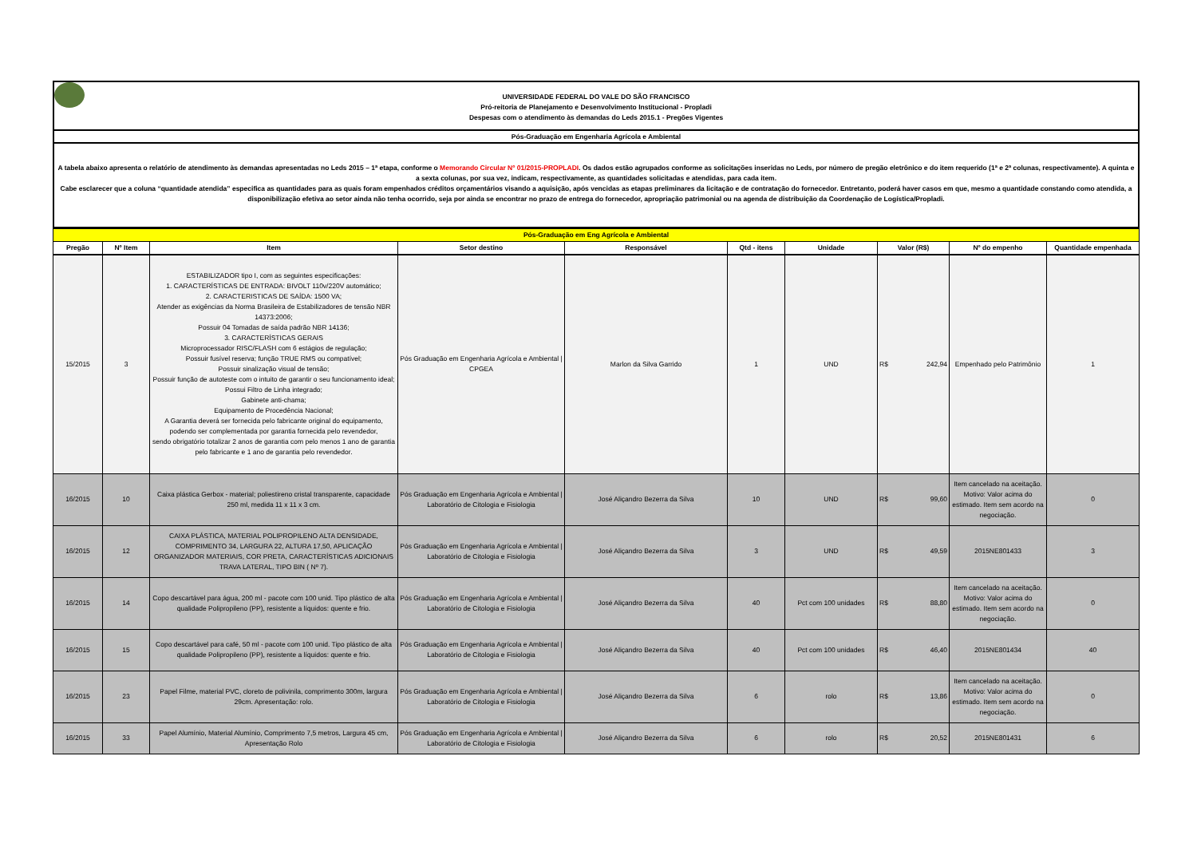UNIVERSIDADE FEDERAL DO VALE DO SÃO FRANCISCO
Pró-reitoria de Planejamento e Desenvolvimento Institucional - Propladi
Despesas com o atendimento às demandas do Leds 2015.1 - Pregões Vigentes
Pós-Graduação em Engenharia Agrícola e Ambiental
A tabela abaixo apresenta o relatório de atendimento às demandas apresentadas no Leds 2015 – 1ª etapa, conforme o Memorando Circular Nº 01/2015-PROPLADI. Os dados estão agrupados conforme as solicitações inseridas no Leds, por número de pregão eletrônico e do item requerido (1ª e 2ª colunas, respectivamente). A quinta e a sexta colunas, por sua vez, indicam, respectivamente, as quantidades solicitadas e atendidas, para cada item.
Cabe esclarecer que a coluna “quantidade atendida” especifica as quantidades para as quais foram empenhados créditos orçamentários visando a aquisição, após vencidas as etapas preliminares da licitação e de contratação do fornecedor. Entretanto, poderá haver casos em que, mesmo a quantidade constando como atendida, a disponibilização efetiva ao setor ainda não tenha ocorrido, seja por ainda se encontrar no prazo de entrega do fornecedor, apropriação patrimonial ou na agenda de distribuição da Coordenação de Logística/Propladi.
| Pós-Graduação em Eng Agrícola e Ambiental | | | | | | | | | |
| Pregão | Nº Item | Item | Setor destino | Responsável | Qtd - itens | Unidade | Valor (R$) | Nº do empenho | Quantidade empenhada |
| 15/2015 | 3 | ESTABILIZADOR tipo I, com as seguintes especificações: 1. CARACTERÍSTICAS DE ENTRADA: BIVOLT 110v/220V automático; 2. CARACTERISTICAS DE SAÍDA: 1500 VA; Atender as exigências da Norma Brasileira de Estabilizadores de tensão NBR 14373:2006; Possuir 04 Tomadas de saída padrão NBR 14136; 3. CARACTERÍSTICAS GERAIS Microprocessador RISC/FLASH com 6 estágios de regulação; Possuir fusível reserva; função TRUE RMS ou compatível; Possuir sinalização visual de tensão; Possuir função de autoteste com o intuito de garantir o seu funcionamento ideal; Possui Filtro de Linha integrado; Gabinete anti-chama; Equipamento de Procedência Nacional; A Garantia deverá ser fornecida pelo fabricante original do equipamento, podendo ser complementada por garantia fornecida pelo revendedor, sendo obrigatório totalizar 2 anos de garantia com pelo menos 1 ano de garantia pelo fabricante e 1 ano de garantia pelo revendedor. | Pós Graduação em Engenharia Agrícola e Ambiental / CPGEA | Marlon da Silva Garrido | 1 | UND | R$ 242,94 | Empenhado pelo Patrimônio | 1 |
| 16/2015 | 10 | Caixa plástica Gerbox - material; poliestireno cristal transparente, capacidade 250 ml, medida 11 x 11 x 3 cm. | Pós Graduação em Engenharia Agrícola e Ambiental / Laboratório de Citologia e Fisiologia | José Aliçandro Bezerra da Silva | 10 | UND | R$ 99,60 | Item cancelado na aceitação. Motivo: Valor acima do estimado. Item sem acordo na negociação. | 0 |
| 16/2015 | 12 | CAIXA PLÁSTICA, MATERIAL POLIPROPILENO ALTA DENSIDADE, COMPRIMENTO 34, LARGURA 22, ALTURA 17,50, APLICAÇÃO ORGANIZADOR MATERIAIS, COR PRETA, CARACTERÍSTICAS ADICIONAIS TRAVA LATERAL, TIPO BIN ( Nº 7). | Pós Graduação em Engenharia Agrícola e Ambiental / Laboratório de Citologia e Fisiologia | José Aliçandro Bezerra da Silva | 3 | UND | R$ 49,59 | 2015NE801433 | 3 |
| 16/2015 | 14 | Copo descartável para água, 200 ml - pacote com 100 unid. Tipo plástico de alta qualidade Polipropileno (PP), resistente a líquidos: quente e frio. | Pós Graduação em Engenharia Agrícola e Ambiental / Laboratório de Citologia e Fisiologia | José Aliçandro Bezerra da Silva | 40 | Pct com 100 unidades | R$ 88,80 | Item cancelado na aceitação. Motivo: Valor acima do estimado. Item sem acordo na negociação. | 0 |
| 16/2015 | 15 | Copo descartável para café, 50 ml - pacote com 100 unid. Tipo plástico de alta qualidade Polipropileno (PP), resistente a líquidos: quente e frio. | Pós Graduação em Engenharia Agrícola e Ambiental / Laboratório de Citologia e Fisiologia | José Aliçandro Bezerra da Silva | 40 | Pct com 100 unidades | R$ 46,40 | 2015NE801434 | 40 |
| 16/2015 | 23 | Papel Filme, material PVC, cloreto de polivinila, comprimento 300m, largura 29cm. Apresentação: rolo. | Pós Graduação em Engenharia Agrícola e Ambiental / Laboratório de Citologia e Fisiologia | José Aliçandro Bezerra da Silva | 6 | rolo | R$ 13,86 | Item cancelado na aceitação. Motivo: Valor acima do estimado. Item sem acordo na negociação. | 0 |
| 16/2015 | 33 | Papel Alumínio, Material Alumínio, Comprimento 7,5 metros, Largura 45 cm, Apresentação Rolo | Pós Graduação em Engenharia Agrícola e Ambiental / Laboratório de Citologia e Fisiologia | José Aliçandro Bezerra da Silva | 6 | rolo | R$ 20,52 | 2015NE801431 | 6 |